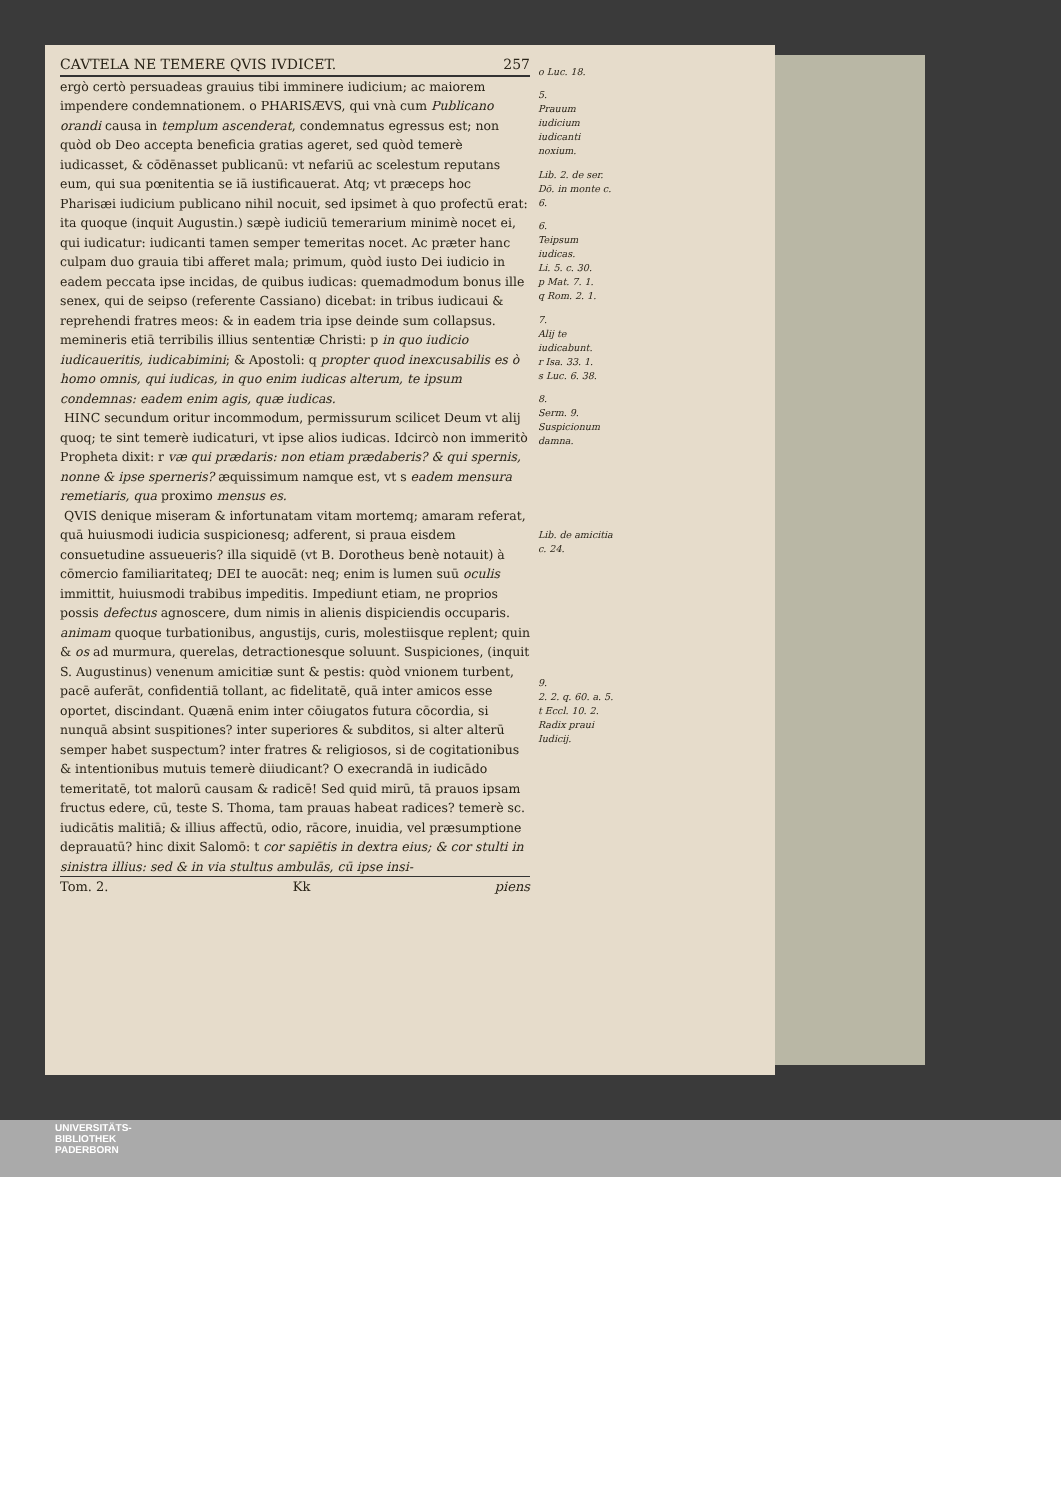CAVTELA NE TEMERE QVIS IVDICET. 257
ergò certò persuadeas grauius tibi imminere iudicium; ac maiorem impendere condemnationem. o PHARISÆVS, qui vnà cum Publicano orandi causa in templum ascenderat, condemnatus egressus est; non quòd ob Deo accepta beneficia gratias ageret, sed quòd temerè iudicasset, & cōdēnasset publicanū: vt nefariū ac scelestum reputans eum, qui sua pœnitentia se iā iustificauerat. Atq; vt præceps hoc Pharisæi iudicium publicano nihil nocuit, sed ipsimet à quo profectū erat: ita quoque (inquit Augustin.) sæpè iudiciū temerarium minimè nocet ei, qui iudicatur: iudicanti tamen semper temeritas nocet. Ac præter hanc culpam duo grauia tibi afferet mala; primum, quòd iusto Dei iudicio in eadem peccata ipse incidas, de quibus iudicas: quemadmodum bonus ille senex, qui de seipso (referente Cassiano) dicebat: in tribus iudicaui & reprehendi fratres meos: & in eadem tria ipse deinde sum collapsus. memineris etiā terribilis illius sententiæ Christi: p in quo iudicio iudicaueritis, iudicabimini; & Apostoli: q propter quod inexcusabilis es ò homo omnis, qui iudicas, in quo enim iudicas alterum, te ipsum condemnas: eadem enim agis, quæ iudicas.
HINC secundum oritur incommodum, permissurum scilicet Deum vt alij quoq; te sint temerè iudicaturi, vt ipse alios iudicas. Idcircò non immeritò Propheta dixit: r væ qui prædaris: non etiam prædaberis? & qui spernis, nonne & ipse sperneris? æquissimum namque est, vt s eadem mensura remetiaris, qua proximo mensus es.
QVIS denique miseram & infortunatam vitam mortemq; amaram referat, quā huiusmodi iudicia suspicionesq; adferent, si praua eisdem consuetudine assueueris? illa siquidē (vt B. Dorotheus benè notauit) à cōmercio familiaritateq; DEI te auocāt: neq; enim is lumen suū oculis immittit, huiusmodi trabibus impeditis. Impediunt etiam, ne proprios possis defectus agnoscere, dum nimis in alienis dispiciendis occuparis. animam quoque turbationibus, angustijs, curis, molestiisque replent; quin & os ad murmura, querelas, detractionesque soluunt. Suspiciones, (inquit S. Augustinus) venenum amicitiæ sunt & pestis: quòd vnionem turbent, pacē auferāt, confidentiā tollant, ac fidelitatē, quā inter amicos esse oportet, discindant. Quænā enim inter cōiugatos futura cōcordia, si nunquā absint suspitiones? inter superiores & subditos, si alter alterū semper habet suspectum? inter fratres & religiosos, si de cogitationibus & intentionibus mutuis temerè diiudicant? O execrandā in iudicādo temeritatē, tot malorū causam & radicē! Sed quid mirū, tā prauos ipsam fructus edere, cū, teste S. Thoma, tam prauas habeat radices? temerè sc. iudicātis malitiā; & illius affectū, odio, rācore, inuidia, vel præsumptione deprauatū? hinc dixit Salomō: t cor sapiētis in dextra eius; & cor stulti in sinistra illius: sed & in via stultus ambulās, cū ipse insi-
Tom. 2. Kk piens
o Luc. 18.
5.
Prauum iudicium iudicanti noxium.
Lib. 2. de ser. Dō. in monte c. 6.
6.
Teipsum iudicas.
Li. 5. c. 30.
p Mat. 7. 1.
q Rom. 2. 1.
7.
Alij te iudicabunt.
r Isa. 33. 1.
s Luc. 6. 38.
8.
Serm. 9.
Suspicionum damna.
Lib. de amicitia c. 24.
9.
2. 2. q. 60. a. 5.
t Eccl. 10. 2.
Radix praui Iudicij.
UNIVERSITÄTS-
BIBLIOTHEK
PADERBORN